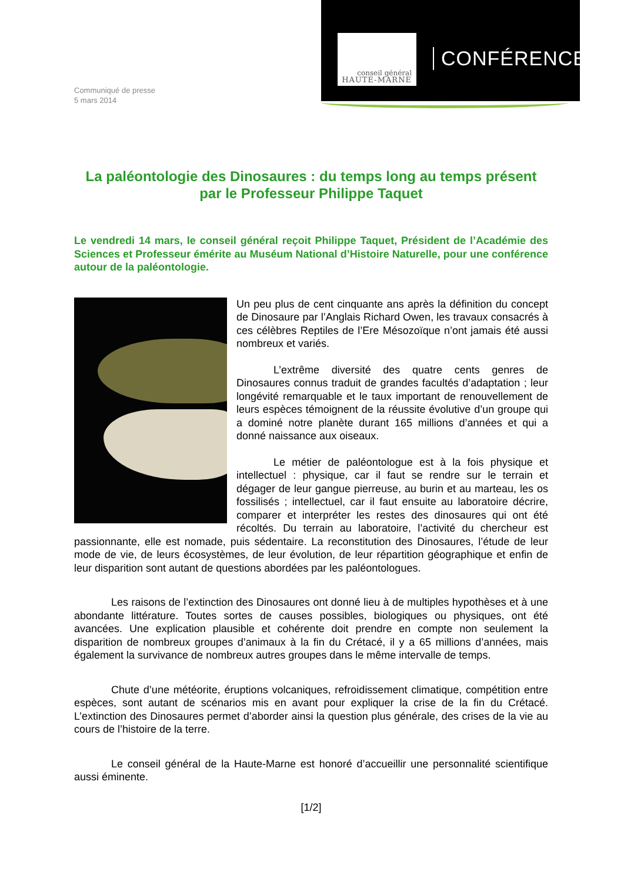Communiqué de presse
5 mars 2014
conseil général
HAUTE-MARNE
CONFÉRENCE
La paléontologie des Dinosaures : du temps long au temps présent
par le Professeur Philippe Taquet
Le vendredi 14 mars, le conseil général reçoit Philippe Taquet, Président de l’Académie des Sciences et Professeur émérite au Muséum National d’Histoire Naturelle, pour une conférence autour de la paléontologie.
Un peu plus de cent cinquante ans après la définition du concept de Dinosaure par l’Anglais Richard Owen, les travaux consacrés à ces célèbres Reptiles de l’Ere Mésozoïque n’ont jamais été aussi nombreux et variés.
L’extrême diversité des quatre cents genres de Dinosaures connus traduit de grandes facultés d’adaptation ; leur longévité remarquable et le taux important de renouvellement de leurs espèces témoignent de la réussite évolutive d’un groupe qui a dominé notre planète durant 165 millions d’années et qui a donné naissance aux oiseaux.
Le métier de paléontologue est à la fois physique et intellectuel : physique, car il faut se rendre sur le terrain et dégager de leur gangue pierreuse, au burin et au marteau, les os fossilisés ; intellectuel, car il faut ensuite au laboratoire décrire, comparer et interpréter les restes des dinosaures qui ont été récoltés. Du terrain au laboratoire, l’activité du chercheur est passionnante, elle est nomade, puis sédentaire. La reconstitution des Dinosaures, l’étude de leur mode de vie, de leurs écosystèmes, de leur évolution, de leur répartition géographique et enfin de leur disparition sont autant de questions abordées par les paléontologues.
Les raisons de l’extinction des Dinosaures ont donné lieu à de multiples hypothèses et à une abondante littérature. Toutes sortes de causes possibles, biologiques ou physiques, ont été avancées. Une explication plausible et cohérente doit prendre en compte non seulement la disparition de nombreux groupes d’animaux à la fin du Crétacé, il y a 65 millions d’années, mais également la survivance de nombreux autres groupes dans le même intervalle de temps.
Chute d’une météorite, éruptions volcaniques, refroidissement climatique, compétition entre espèces, sont autant de scénarios mis en avant pour expliquer la crise de la fin du Crétacé. L’extinction des Dinosaures permet d’aborder ainsi la question plus générale, des crises de la vie au cours de l’histoire de la terre.
Le conseil général de la Haute-Marne est honoré d’accueillir une personnalité scientifique aussi éminente.
[1/2]